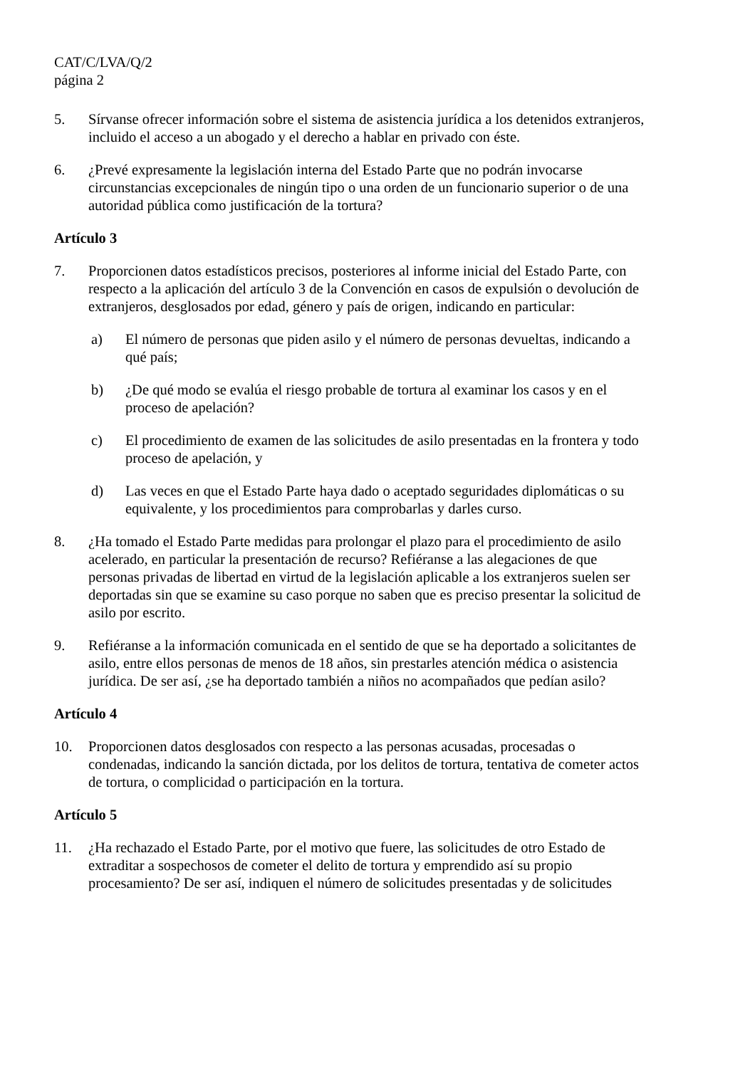CAT/C/LVA/Q/2
página 2
5. Sírvanse ofrecer información sobre el sistema de asistencia jurídica a los detenidos extranjeros, incluido el acceso a un abogado y el derecho a hablar en privado con éste.
6. ¿Prevé expresamente la legislación interna del Estado Parte que no podrán invocarse circunstancias excepcionales de ningún tipo o una orden de un funcionario superior o de una autoridad pública como justificación de la tortura?
Artículo 3
7. Proporcionen datos estadísticos precisos, posteriores al informe inicial del Estado Parte, con respecto a la aplicación del artículo 3 de la Convención en casos de expulsión o devolución de extranjeros, desglosados por edad, género y país de origen, indicando en particular:
a) El número de personas que piden asilo y el número de personas devueltas, indicando a qué país;
b) ¿De qué modo se evalúa el riesgo probable de tortura al examinar los casos y en el proceso de apelación?
c) El procedimiento de examen de las solicitudes de asilo presentadas en la frontera y todo proceso de apelación, y
d) Las veces en que el Estado Parte haya dado o aceptado seguridades diplomáticas o su equivalente, y los procedimientos para comprobarlas y darles curso.
8. ¿Ha tomado el Estado Parte medidas para prolongar el plazo para el procedimiento de asilo acelerado, en particular la presentación de recurso? Refiéranse a las alegaciones de que personas privadas de libertad en virtud de la legislación aplicable a los extranjeros suelen ser deportadas sin que se examine su caso porque no saben que es preciso presentar la solicitud de asilo por escrito.
9. Refiéranse a la información comunicada en el sentido de que se ha deportado a solicitantes de asilo, entre ellos personas de menos de 18 años, sin prestarles atención médica o asistencia jurídica. De ser así, ¿se ha deportado también a niños no acompañados que pedían asilo?
Artículo 4
10. Proporcionen datos desglosados con respecto a las personas acusadas, procesadas o condenadas, indicando la sanción dictada, por los delitos de tortura, tentativa de cometer actos de tortura, o complicidad o participación en la tortura.
Artículo 5
11. ¿Ha rechazado el Estado Parte, por el motivo que fuere, las solicitudes de otro Estado de extraditar a sospechosos de cometer el delito de tortura y emprendido así su propio procesamiento? De ser así, indiquen el número de solicitudes presentadas y de solicitudes